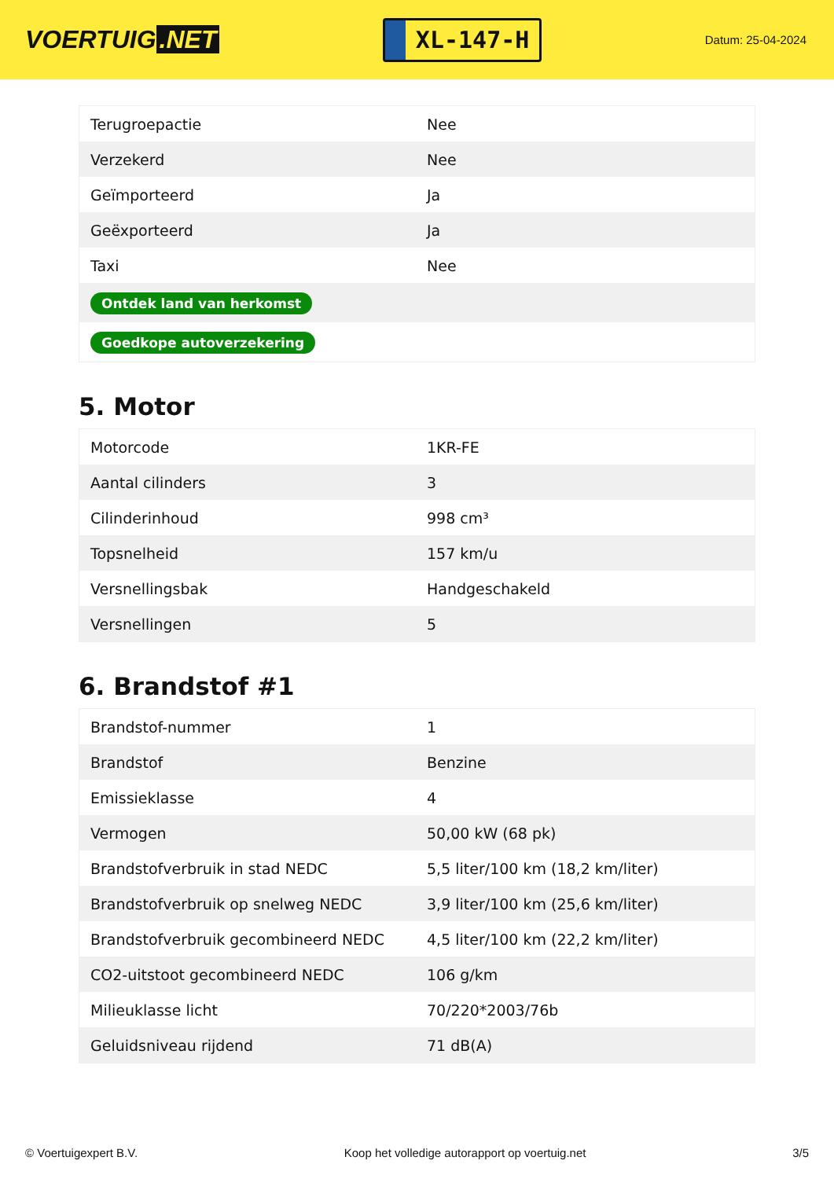VOERTUIG.NET
XL-147-H
Datum: 25-04-2024
| Terugroepactie | Nee |
| Verzekerd | Nee |
| Geïmporteerd | Ja |
| Geëxporteerd | Ja |
| Taxi | Nee |
| Ontdek land van herkomst | |
| Goedkope autoverzekering | |
5. Motor
| Motorcode | 1KR-FE |
| Aantal cilinders | 3 |
| Cilinderinhoud | 998 cm³ |
| Topsnelheid | 157 km/u |
| Versnellingsbak | Handgeschakeld |
| Versnellingen | 5 |
6. Brandstof #1
| Brandstof-nummer | 1 |
| Brandstof | Benzine |
| Emissieklasse | 4 |
| Vermogen | 50,00 kW (68 pk) |
| Brandstofverbruik in stad NEDC | 5,5 liter/100 km (18,2 km/liter) |
| Brandstofverbruik op snelweg NEDC | 3,9 liter/100 km (25,6 km/liter) |
| Brandstofverbruik gecombineerd NEDC | 4,5 liter/100 km (22,2 km/liter) |
| CO2-uitstoot gecombineerd NEDC | 106 g/km |
| Milieuklasse licht | 70/220*2003/76b |
| Geluidsniveau rijdend | 71 dB(A) |
© Voertuigexpert B.V. Koop het volledige autorapport op voertuig.net 3/5